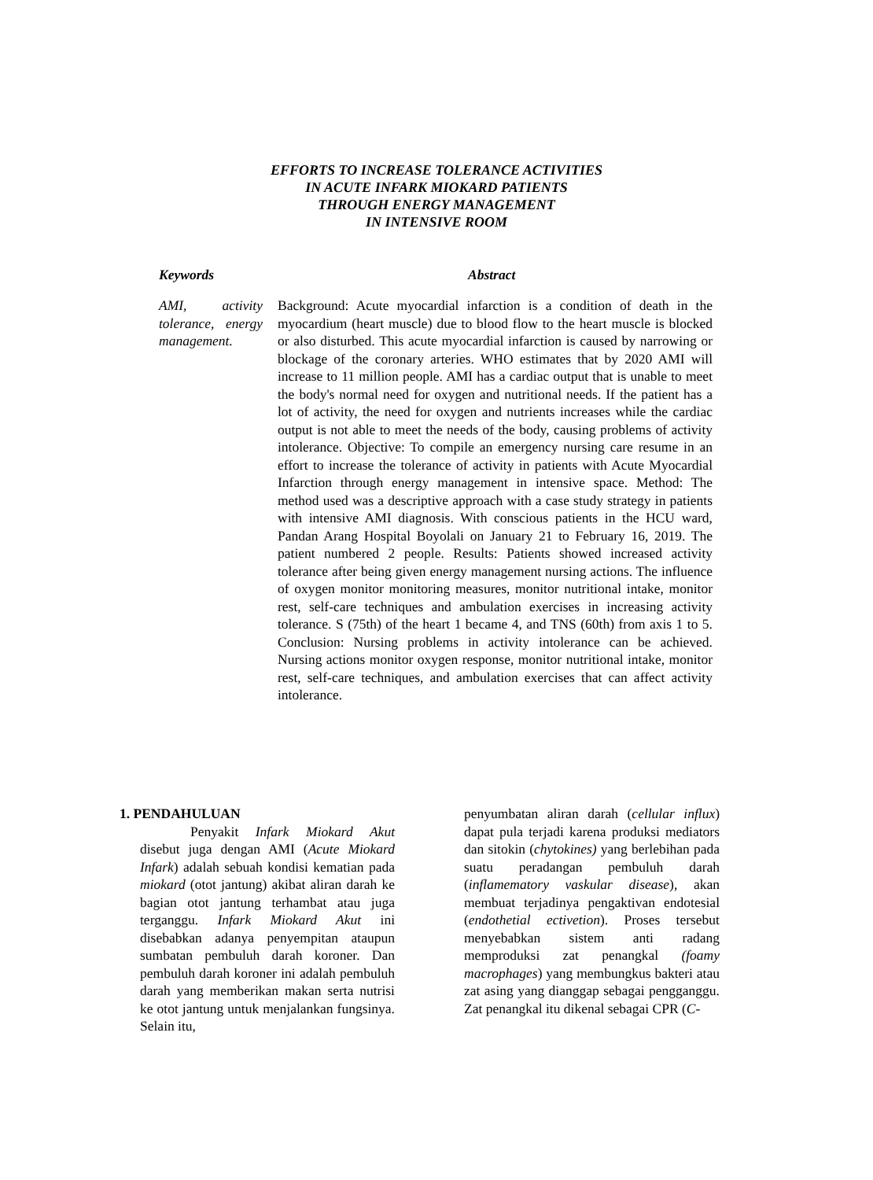EFFORTS TO INCREASE TOLERANCE ACTIVITIES
IN ACUTE INFARK MIOKARD PATIENTS
THROUGH ENERGY MANAGEMENT
IN INTENSIVE ROOM
Keywords Abstract
AMI, activity tolerance, energy management.
Background: Acute myocardial infarction is a condition of death in the myocardium (heart muscle) due to blood flow to the heart muscle is blocked or also disturbed. This acute myocardial infarction is caused by narrowing or blockage of the coronary arteries. WHO estimates that by 2020 AMI will increase to 11 million people. AMI has a cardiac output that is unable to meet the body's normal need for oxygen and nutritional needs. If the patient has a lot of activity, the need for oxygen and nutrients increases while the cardiac output is not able to meet the needs of the body, causing problems of activity intolerance. Objective: To compile an emergency nursing care resume in an effort to increase the tolerance of activity in patients with Acute Myocardial Infarction through energy management in intensive space. Method: The method used was a descriptive approach with a case study strategy in patients with intensive AMI diagnosis. With conscious patients in the HCU ward, Pandan Arang Hospital Boyolali on January 21 to February 16, 2019. The patient numbered 2 people. Results: Patients showed increased activity tolerance after being given energy management nursing actions. The influence of oxygen monitor monitoring measures, monitor nutritional intake, monitor rest, self-care techniques and ambulation exercises in increasing activity tolerance. S (75th) of the heart 1 became 4, and TNS (60th) from axis 1 to 5. Conclusion: Nursing problems in activity intolerance can be achieved. Nursing actions monitor oxygen response, monitor nutritional intake, monitor rest, self-care techniques, and ambulation exercises that can affect activity intolerance.
1. PENDAHULUAN
Penyakit Infark Miokard Akut disebut juga dengan AMI (Acute Miokard Infark) adalah sebuah kondisi kematian pada miokard (otot jantung) akibat aliran darah ke bagian otot jantung terhambat atau juga terganggu. Infark Miokard Akut ini disebabkan adanya penyempitan ataupun sumbatan pembuluh darah koroner. Dan pembuluh darah koroner ini adalah pembuluh darah yang memberikan makan serta nutrisi ke otot jantung untuk menjalankan fungsinya. Selain itu,
penyumbatan aliran darah (cellular influx) dapat pula terjadi karena produksi mediators dan sitokin (chytokines) yang berlebihan pada suatu peradangan pembuluh darah (inflamematory vaskular disease), akan membuat terjadinya pengaktivan endotesial (endothetial ectivetion). Proses tersebut menyebabkan sistem anti radang memproduksi zat penangkal (foamy macrophages) yang membungkus bakteri atau zat asing yang dianggap sebagai pengganggu. Zat penangkal itu dikenal sebagai CPR (C-